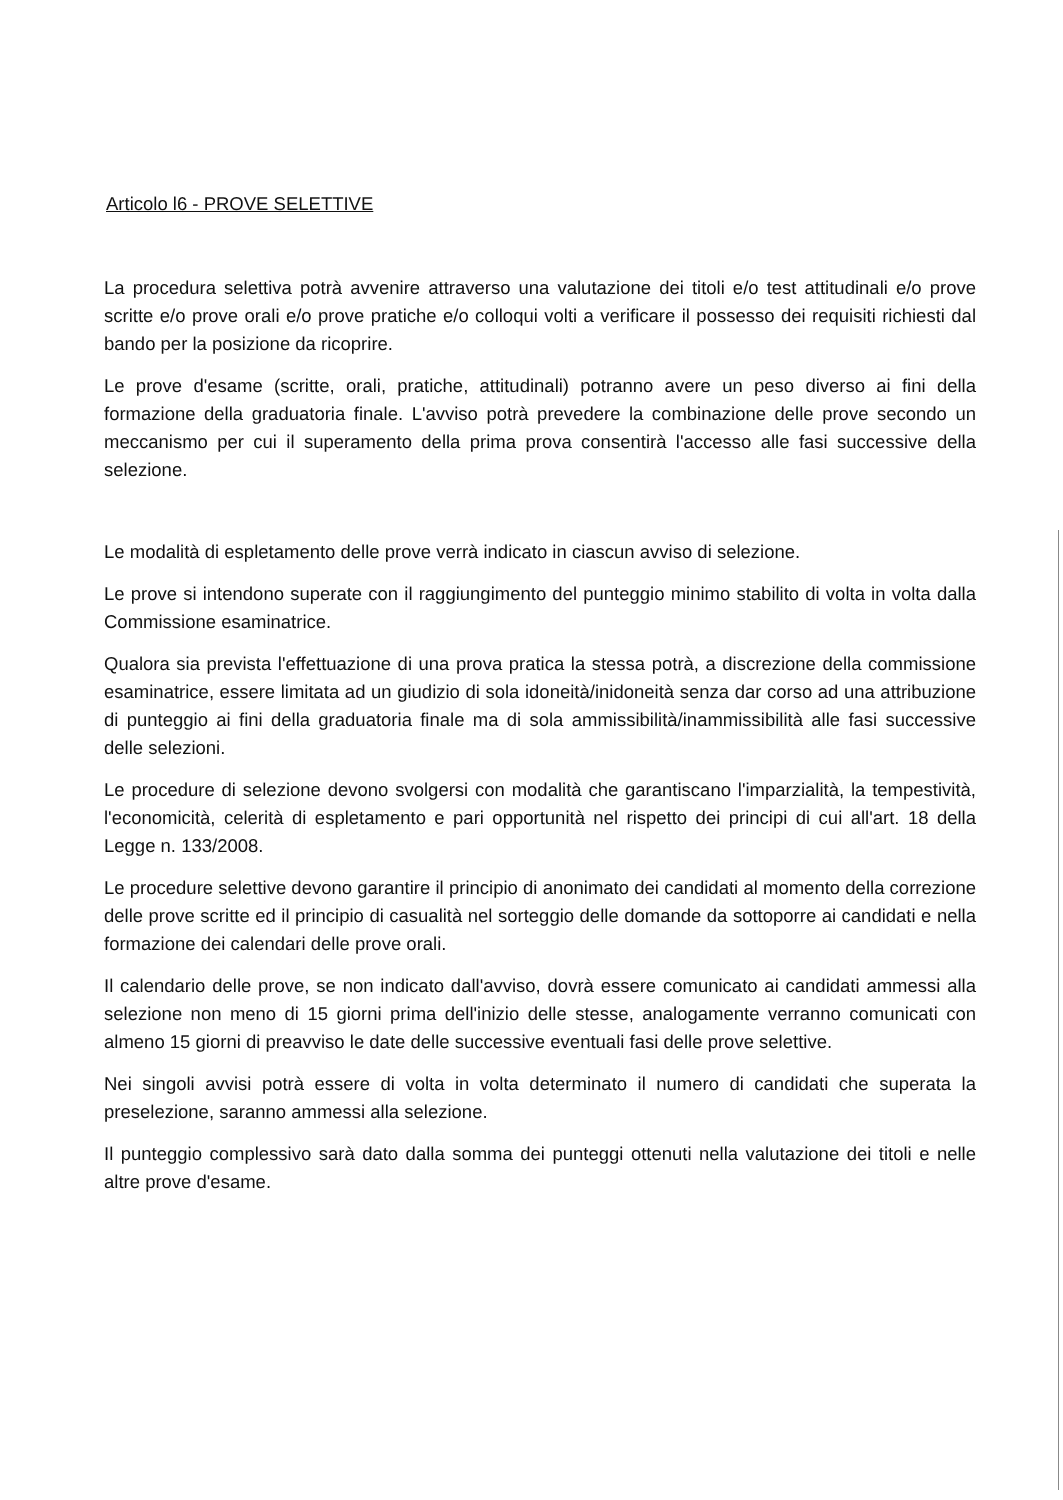Articolo l6 - PROVE SELETTIVE
La procedura selettiva potrà avvenire attraverso una valutazione dei titoli e/o test attitudinali e/o prove scritte e/o prove orali e/o prove pratiche e/o colloqui volti a verificare il possesso dei requisiti richiesti dal bando per la posizione da ricoprire.
Le prove d'esame (scritte, orali, pratiche, attitudinali) potranno avere un peso diverso ai fini della formazione della graduatoria finale. L'avviso potrà prevedere la combinazione delle prove secondo un meccanismo per cui il superamento della prima prova consentirà l'accesso alle fasi successive della selezione.
Le modalità di espletamento delle prove verrà indicato in ciascun avviso di selezione.
Le prove si intendono superate con il raggiungimento del punteggio minimo stabilito di volta in volta dalla Commissione esaminatrice.
Qualora sia prevista l'effettuazione di una prova pratica la stessa potrà, a discrezione della commissione esaminatrice, essere limitata ad un giudizio di sola idoneità/inidoneità senza dar corso ad una attribuzione di punteggio ai fini della graduatoria finale ma di sola ammissibilità/inammissibilità alle fasi successive delle selezioni.
Le procedure di selezione devono svolgersi con modalità che garantiscano l'imparzialità, la tempestività, l'economicità, celerità di espletamento e pari opportunità nel rispetto dei principi di cui all'art. 18 della Legge n. 133/2008.
Le procedure selettive devono garantire il principio di anonimato dei candidati al momento della correzione delle prove scritte ed il principio di casualità nel sorteggio delle domande da sottoporre ai candidati e nella formazione dei calendari delle prove orali.
Il calendario delle prove, se non indicato dall'avviso, dovrà essere comunicato ai candidati ammessi alla selezione non meno di 15 giorni prima dell'inizio delle stesse, analogamente verranno comunicati con almeno 15 giorni di preavviso le date delle successive eventuali fasi delle prove selettive.
Nei singoli avvisi potrà essere di volta in volta determinato il numero di candidati che superata la preselezione, saranno ammessi alla selezione.
Il punteggio complessivo sarà dato dalla somma dei punteggi ottenuti nella valutazione dei titoli e nelle altre prove d'esame.